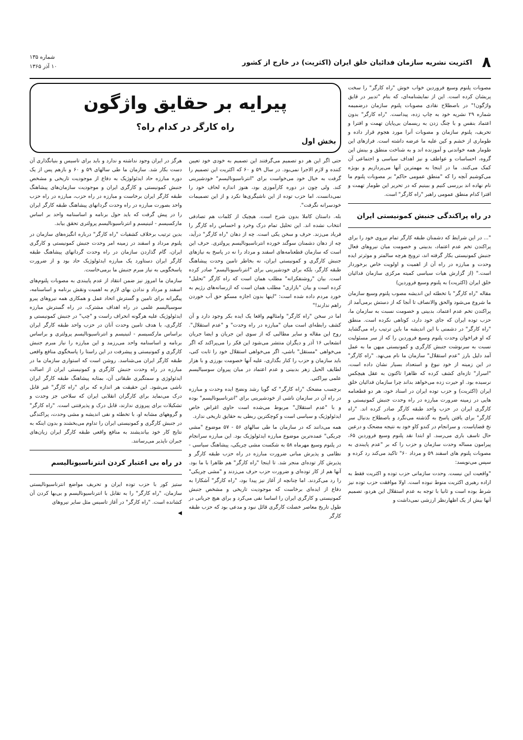۸ اکثریت نشریه سازمان فدائیان خلق ایران (اکثریت) در خارج از کشور شماره ۱۳۵
۱۰ آذر ۱۳۶۵
مصوبات پلنوم وسیع فروردین خواب خوش "راه کارگر" را سخت پریشان کرده است. این از نمایشنامه‌ای، که بنام "تدبیر در قایق واژگون!" در باصطلاح نقادی مصوبات پلنوم سازمان درضمیمه شماره ۲۹ نشریه خود به چاپ زده، پیداست. "راه کارگر" بدون اعتماد بنفس و با چنگ زدن به ریسمان بی‌پایان تهمت و افترا و تحریف، پلنوم سازمان و مصوبات آنرا مورد هجوم قرار داده و طوماری از خشم و کین علیه ما عرضه داشته است. فرازهای این طومار همه خواندنی و آموزنده اند و به شناخت منطق و بینش این گروه، احساسات و عواطف و نیز اهداف سیاسی و اجتماعی آن کمک می‌کنند. ما در اینجا به مهمترین آنها می‌پردازیم و بویژه می‌کوشیم آنچه را که "منطق عمومی حاکم" بر مصوبات پلنوم ما نام نهاده اند بررسی کنیم و ببینیم که در تحریر این طومار تهمت و افترا کدام منطق عمومی راهبر "راه کارگر" است.
در راه پراکندگی جنبش کمونیستی ایران
"... در این شرایط که دشمنان طبقه کارگر تمام نیروی خود را برای پراکندن تخم عدم اعتماد، بدبینی و خصومت میان نیروهای فعال جنبش کمونیستی بکار گرفته اند، ترویج هرچه سالمتر و موثرتر ایده وحدت و مبارزه در راه آن از اهمیت و اولویت خاص برخوردار است." (از گزارش هیات سیاسی کمیته مرکزی سازمان فدائیان خلق ایران (اکثریت) به پلنوم وسیع فروردین)
مقاله "راه کارگر" با تخطئه این اندیشه مصوب پلنوم وسیع سازمان ما شروع می‌شود والحق والانصاف تا آنجا که از دستش برمی‌آمد از پراکندن تخم عدم اعتماد، بدبینی و خصومت نسبت به سازمان ما، حزب توده ایران که جای خود دارد، کوتاهی نکرده است. منطق "راه کارگر" در دشمنی با این اندیشه ما باین ترتیب راه می‌گشاید که او فراخوان وحدت پلنوم وسیع فروردین را که از سر مسئولیت نسبت به سرنوشت جنبش کارگری و کمونیستی میهن ما به عمل آمد دلیل بارز "عدم استقلال" سازمان ما نام می‌نهد. "راه کارگر" در این زمینه از خود نبوغ و استعداد بسیار نشان داده است، "اسرار" تازه‌ای کشف کرده که ظاهرا تاکنون به عقل هیچکس نرسیده بود. او حیرت زده می‌خواهد بداند چرا سازمان فدائیان خلق ایران (اکثریت) و حزب توده ایران در اسناد خود، هر دو قطعنامه هایی در زمینه ضرورت مبارزه در راه وحدت جنبش کمونیستی و کارگری ایران در حزب واحد طبقه کارگر صادر کرده اند. "راه کارگر" برای یافتن پاسخ به گذشته می‌نگرد و باصطلاح بدنبال سر نخ قضایاست. و سرانجام در کندو کاو خود به نتیجه مضحک و درعین حال تاسف باری می‌رسد. او ابتدا نقد پلنوم وسیع فروردین ۶۵، پیرامون مساله وحدت سازمان و حزب را که بر "عدم پایبندی به مصوبات پلنوم های اسفند ۵۹ و مرداد ۶۰" تاکید می‌کند رد کرده و سپس می‌نویسد:
"واقعیت این نیست. وحدت سازمانی حزب توده و اکثریت فقط به اراده رهبری اکثریت منوط نبوده است. اولا موافقت حزب توده نیز شرط بوده است و ثانیا با توجه به عدم استقلال این هردو، تصمیم آنها بیش از یک اظهارنظر ارزشی نمی‌داشت و
پیرایه بر حقایق واژگون
راه کارگر در کدام راه؟
بخش اول
حتی اگر این هر دو تصمیم می‌گرفتند این تصمیم به خودی خود تعیین کننده و لازم الاجرا نمی‌بود. در سال ۵۹ و ۶۰ که اکثریت این تصمیم را گرفت به خیال خود می‌خواست برای "انترناسیونالیسم" خودشیرینی کند. ولی چون در دوره کارآموزی بود، هنوز اندازه لحاف خود را نمی‌دانست. اما حزب توده از این ناشیگری‌ها نکرد و از این تصمیمات خودسرانه نگرفت".
بله. داستان کاملا بدون شرح است. هیچیک از کلمات هم تصادفی انتخاب نشده اند. این تحلیل تمام درک وخرد و احساس راه کارگر را فریاد می‌زند. حرف و سخن یکی است. چه از دهان "راه کارگر" درآید، چه از دهان دشمنان سوگند خورده انترناسیونالیسم پرولتری. حرف این است که سازمان قطعنامه‌های اسفند و مرداد را نه در پاسخ به نیازهای جنبش کارگری و کمونیستی ایران، نه بخاطر تامین وحدت پیشاهنگ طبقه کارگر، بلکه برای خودشیرینی برای "انترناسیونالیسم" صادر کرده است. بیان "روشنفکرانه" مطلب همان است که راه کارگر "تحلیل" کرده است و بیان "بازاری" مطلب همان است که ازرسانه‌های رژیم به خورد مردم داده شده است: "اینها بدون اجازه مسکو حق آب خوردن راهم ندارند!"
اما در سخن "راه کارگر" وامثالهم واقعا یک ایده بکر وجود دارد و آن کشف رابطه‌ای است میان "مبارزه در راه وحدت" و "عدم استقلال". روح این مقاله و سایر مطالبی که از سوی این جریان و ایضا جریان انشعابی ۱۶ آذر و دیگران منتشر می‌شود این فکر را می‌پراکند که اگر می‌خواهی "مستقل" باشی، اگر می‌خواهی استقلال خود را ثابت کنی، باید سازمان و حزب را کنار بگذاری، علیه آنها خصومت بورزی و با هزار لطایف الحیل زهر بدبینی و عدم اعتماد در میان پیروان سوسیالیسم علمی بپراکنی.
برچسب مضحک "راه کارگر" که گویا رشد ونضج ایده وحدت و مبارزه در راه آن در سازمان ناشی از خودشیرینی برای "انترناسیونالیسم" بوده و با "عدم استقلال" مربوط می‌شده است حاوی اغراض خاص ایدئولوژیک و سیاسی است و کوچکترین ربطی به حقایق تاریخی ندارد.
همه می‌دانند که در سازمان ما طی سالهای ۵۶ - ۵۷ موضوع "مشی چریکی" عمده‌ترین موضوع مبارزه ایدئولوژیک بود. این مبارزه سرانجام در پلنوم وسیع مهرماه ۵۸ به شکست مشی چریکی، پیشاهنگ سیاسی - نظامی و پذیرش مبانی ضرورت مبارزه در راه حزب طبقه کارگر و پذیرش کار توده‌ای منجر شد. تا اینجا "راه کارگر" هم ظاهرا با ما بود. آنها هم از کار توده‌ای و ضرورت حزب حرف می‌زدند و "مشی چریکی" را رد می‌کردند. اما چنانچه از آغاز نیز پیدا بود، "راه کارگر" آشکارا به دفاع از ایده‌ای برخاست که موجودیت تاریخی و مشخص جنبش کمونیستی و کارگری ایران را اساسا نفی می‌کرد و برای هیچ جریانی در طول تاریخ معاصر خصلت کارگری قائل نبود و مدعی بود که حزب طبقه کارگر
هرگز در ایران وجود نداشته و ندارد و باید برای تاسیس و بنیانگذاری آن دست بکار شد. سازمان ما طی سالهای ۵۹ و ۶۰ و بازهم پس از یک دوره مبارزه حاد ایدئولوژیک به دفاع از موجودیت تاریخی و مشخص جنبش کمونیستی و کارگری ایران و موجودیت سازمان‌های پیشاهنگ طبقه کارگر ایران برخاست و مبارزه در راه حزب، مبارزه در راه حزب واحد بصورت مبارزه در راه وحدت گردانهای پیشاهنگ طبقه کارگر ایران را در پیش گرفت که باید حول برنامه و اساسنامه واحد بر اساس مارکسیسم - لنینیسم و انترناسیونالیسم پرولتری تحقق بیابد.
بدین ترتیب برخلاف کشفیات "راه کارگر" درباره انگیزه‌های سازمان در پلنوم مرداد و اسفند در زمینه امر وحدت جنبش کمونیستی و کارگری ایران، گام گذاردن سازمان در راه وحدت گردانهای پیشاهنگ طبقه کارگر ایران دستاورد یک مبارزه ایدئولوژیک حاد بود و از ضرورت پاسخگویی به نیاز مبرم جنبش ما برمی‌خاست.
سازمان ما امروز نیز ضمن انتقاد از عدم پایبندی به مصوبات پلنوم‌های اسفند و مرداد و ندادن بهای لازم به اهمیت ونقش برنامه و اساسنامه، پیگیرانه برای تامین و گسترش اتحاد عمل و همکاری همه نیروهای پیرو سوسیالیسم علمی در راه اهداف مشترک، در راه گسترش مبارزه ایدئولوژیک علیه هرگونه انحراف راست و "چپ" در جنبش کمونیستی و کارگری، با هدف تامین وحدت آنان در حزب واحد طبقه کارگر ایران براساس مارکسیسم - لنینیسم و انترناسیونالیسم پرولتری و براساس برنامه و اساسنامه واحد می‌رزمد و این مبارزه را نیاز مبرم جنبش کارگری و کمونیستی و پیشرفت در این راستا را پاسخگوی منافع واقعی طبقه کارگر ایران می‌شناسد. روشن است که استواری سازمان ما در مبارزه در راه وحدت جنبش کارگری و کمونیستی ایران از اصالت ایدئولوژی و سمتگیری طبقاتی آن، بمثابه پیشاهنگ طبقه کارگر ایران ناشی می‌شود. این حقیقت هر اندازه که برای "راه کارگر" غیر قابل درک می‌نماید برای کارگران انقلابی ایران که سلاحی جز وحدت و تشکیلات برای پیروزی ندارند، قابل درک و پذیرفتنی است. "راه کارگر" و گروههای مشابه او، با تخطئه و نفی اندیشه و مشی وحدت، پراکندگی در جنبش کارگری و کمونیستی ایران را تداوم می‌بخشند و بدون اینکه به نتایج کار خود بیاندیشند به منافع واقعی طبقه کارگر ایران زیان‌های جبران ناپذیر می‌رسانند.
در راه بی اعتبار کردن انترناسیونالیسم
ستیز کور با حزب توده ایران و تحریف مواضع انترناسیونالیستی سازمان، "راه کارگر" را به تقابل با انترناسیونالیسم و بی‌بها کردن آن کشانده است. "راه کارگر" در آغاز تاسیس مثل سایر نیروهای
◀